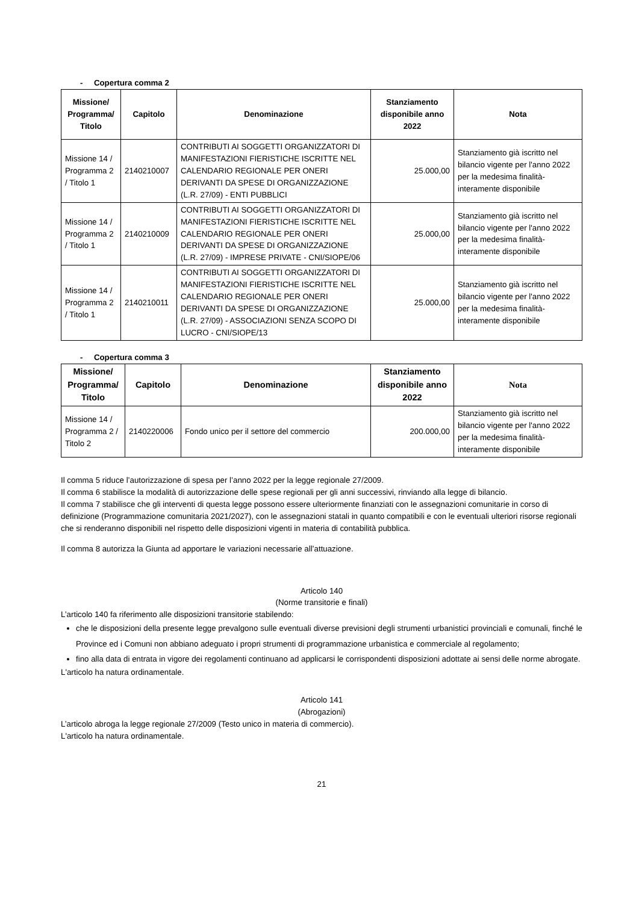- Copertura comma 2
| Missione/ Programma/ Titolo | Capitolo | Denominazione | Stanziamento disponibile anno 2022 | Nota |
| --- | --- | --- | --- | --- |
| Missione 14 / Programma 2 / Titolo 1 | 2140210007 | CONTRIBUTI AI SOGGETTI ORGANIZZATORI DI MANIFESTAZIONI FIERISTICHE ISCRITTE NEL CALENDARIO REGIONALE PER ONERI DERIVANTI DA SPESE DI ORGANIZZAZIONE (L.R. 27/09) - ENTI PUBBLICI | 25.000,00 | Stanziamento già iscritto nel bilancio vigente per l'anno 2022 per la medesima finalità- interamente disponibile |
| Missione 14 / Programma 2 / Titolo 1 | 2140210009 | CONTRIBUTI AI SOGGETTI ORGANIZZATORI DI MANIFESTAZIONI FIERISTICHE ISCRITTE NEL CALENDARIO REGIONALE PER ONERI DERIVANTI DA SPESE DI ORGANIZZAZIONE (L.R. 27/09) - IMPRESE PRIVATE - CNI/SIOPE/06 | 25.000,00 | Stanziamento già iscritto nel bilancio vigente per l'anno 2022 per la medesima finalità- interamente disponibile |
| Missione 14 / Programma 2 / Titolo 1 | 2140210011 | CONTRIBUTI AI SOGGETTI ORGANIZZATORI DI MANIFESTAZIONI FIERISTICHE ISCRITTE NEL CALENDARIO REGIONALE PER ONERI DERIVANTI DA SPESE DI ORGANIZZAZIONE (L.R. 27/09) - ASSOCIAZIONI SENZA SCOPO DI LUCRO - CNI/SIOPE/13 | 25.000,00 | Stanziamento già iscritto nel bilancio vigente per l'anno 2022 per la medesima finalità- interamente disponibile |
- Copertura comma 3
| Missione/ Programma/ Titolo | Capitolo | Denominazione | Stanziamento disponibile anno 2022 | Nota |
| --- | --- | --- | --- | --- |
| Missione 14 / Programma 2 / Titolo 2 | 2140220006 | Fondo unico per il settore del commercio | 200.000,00 | Stanziamento già iscritto nel bilancio vigente per l'anno 2022 per la medesima finalità- interamente disponibile |
Il comma 5 riduce l’autorizzazione di spesa per l’anno 2022 per la legge regionale 27/2009.
Il comma 6 stabilisce la modalità di autorizzazione delle spese regionali per gli anni successivi, rinviando alla legge di bilancio.
Il comma 7 stabilisce che gli interventi di questa legge possono essere ulteriormente finanziati con le assegnazioni comunitarie in corso di definizione (Programmazione comunitaria 2021/2027), con le assegnazioni statali in quanto compatibili e con le eventuali ulteriori risorse regionali che si renderanno disponibili nel rispetto delle disposizioni vigenti in materia di contabilità pubblica.
Il comma 8 autorizza la Giunta ad apportare le variazioni necessarie all’attuazione.
Articolo 140
(Norme transitorie e finali)
L’articolo 140 fa riferimento alle disposizioni transitorie stabilendo:
che le disposizioni della presente legge prevalgono sulle eventuali diverse previsioni degli strumenti urbanistici provinciali e comunali, finché le Province ed i Comuni non abbiano adeguato i propri strumenti di programmazione urbanistica e commerciale al regolamento;
fino alla data di entrata in vigore dei regolamenti continuano ad applicarsi le corrispondenti disposizioni adottate ai sensi delle norme abrogate.
L'articolo ha natura ordinamentale.
Articolo 141
(Abrogazioni)
L’articolo abroga la legge regionale 27/2009 (Testo unico in materia di commercio).
L'articolo ha natura ordinamentale.
21